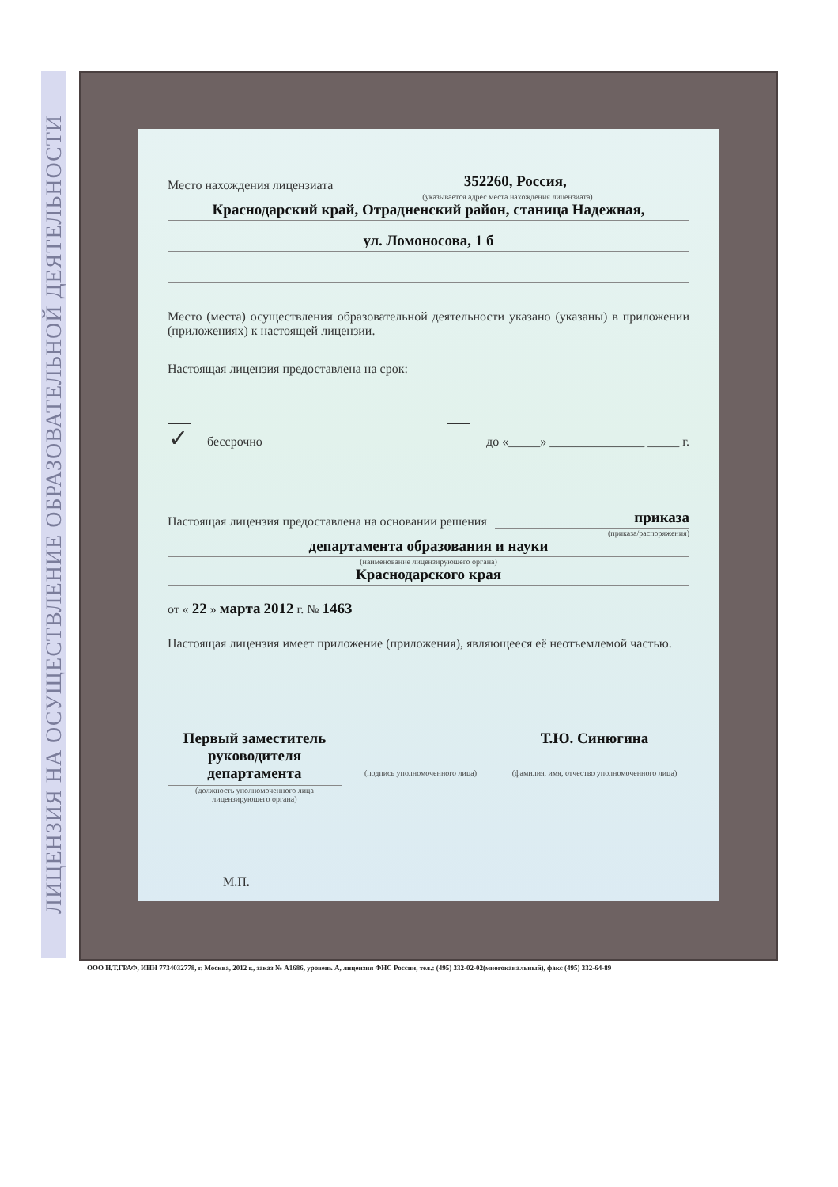ЛИЦЕНЗИЯ НА ОСУЩЕСТВЛЕНИЕ ОБРАЗОВАТЕЛЬНОЙ ДЕЯТЕЛЬНОСТИ
Место нахождения лицензиата 352260, Россия,
(указывается адрес места нахождения лицензиата)
Краснодарский край, Отрадненский район, станица Надежная,
ул. Ломоносова, 1 б
Место (места) осуществления образовательной деятельности указано (указаны) в приложении (приложениях) к настоящей лицензии.
Настоящая лицензия предоставлена на срок:
✓ бессрочно до «_____» _______________ _____ г.
Настоящая лицензия предоставлена на основании решения приказа
(приказа/распоряжения)
департамента образования и науки
(наименование лицензирующего органа)
Краснодарского края
от « 22 » марта 2012 г. № 1463
Настоящая лицензия имеет приложение (приложения), являющееся её неотъемлемой частью.
Первый заместитель руководителя департамента
(должность уполномоченного лица лицензирующего органа)
(подпись уполномоченного лица)
Т.Ю. Синюгина
(фамилия, имя, отчество уполномоченного лица)
М.П.
ООО Н.Т.ГРАФ, ИНН 7734032778, г. Москва, 2012 г., заказ № А1686, уровень А, лицензия ФНС России, тел.: (495) 332-02-02(многоканальный), факс (495) 332-64-89